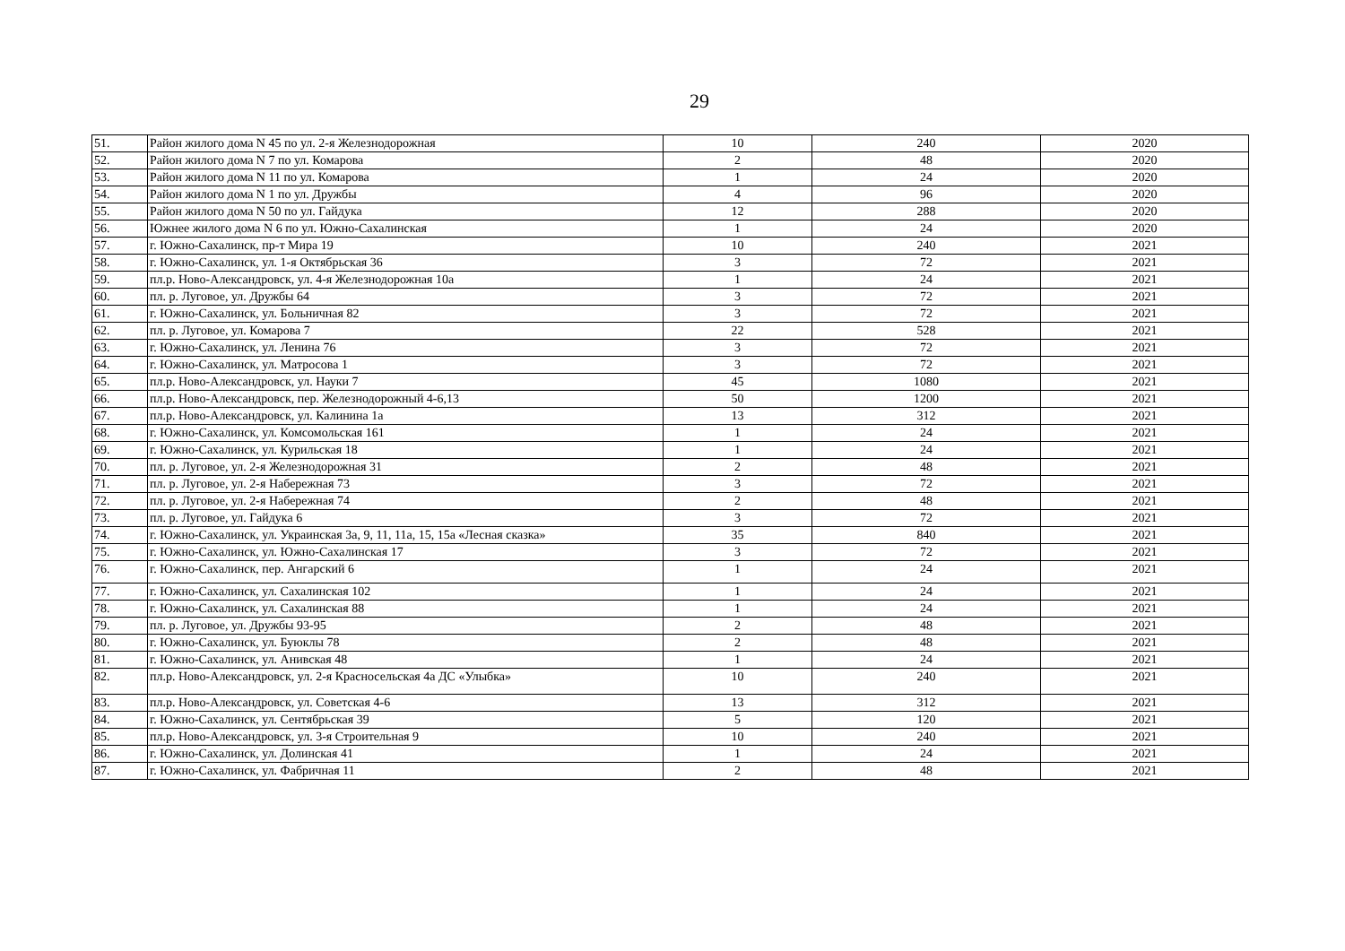29
| 51. | Район жилого дома N 45 по ул. 2-я Железнодорожная | 10 | 240 | 2020 |
| 52. | Район жилого дома N 7 по ул. Комарова | 2 | 48 | 2020 |
| 53. | Район жилого дома N 11 по ул. Комарова | 1 | 24 | 2020 |
| 54. | Район жилого дома N 1 по ул. Дружбы | 4 | 96 | 2020 |
| 55. | Район жилого дома N 50 по ул. Гайдука | 12 | 288 | 2020 |
| 56. | Южнее жилого дома N 6 по ул. Южно-Сахалинская | 1 | 24 | 2020 |
| 57. | г. Южно-Сахалинск, пр-т Мира 19 | 10 | 240 | 2021 |
| 58. | г. Южно-Сахалинск, ул. 1-я Октябрьская 36 | 3 | 72 | 2021 |
| 59. | пл.р. Ново-Александровск, ул. 4-я Железнодорожная 10а | 1 | 24 | 2021 |
| 60. | пл. р. Луговое, ул. Дружбы 64 | 3 | 72 | 2021 |
| 61. | г. Южно-Сахалинск, ул. Больничная 82 | 3 | 72 | 2021 |
| 62. | пл. р. Луговое, ул. Комарова 7 | 22 | 528 | 2021 |
| 63. | г. Южно-Сахалинск, ул. Ленина 76 | 3 | 72 | 2021 |
| 64. | г. Южно-Сахалинск, ул. Матросова 1 | 3 | 72 | 2021 |
| 65. | пл.р. Ново-Александровск, ул. Науки 7 | 45 | 1080 | 2021 |
| 66. | пл.р. Ново-Александровск, пер. Железнодорожный 4-6,13 | 50 | 1200 | 2021 |
| 67. | пл.р. Ново-Александровск, ул. Калинина 1а | 13 | 312 | 2021 |
| 68. | г. Южно-Сахалинск, ул. Комсомольская 161 | 1 | 24 | 2021 |
| 69. | г. Южно-Сахалинск, ул. Курильская 18 | 1 | 24 | 2021 |
| 70. | пл. р. Луговое, ул. 2-я Железнодорожная 31 | 2 | 48 | 2021 |
| 71. | пл. р. Луговое, ул. 2-я Набережная 73 | 3 | 72 | 2021 |
| 72. | пл. р. Луговое, ул. 2-я Набережная 74 | 2 | 48 | 2021 |
| 73. | пл. р. Луговое, ул. Гайдука 6 | 3 | 72 | 2021 |
| 74. | г. Южно-Сахалинск, ул. Украинская 3а, 9, 11, 11а, 15, 15а «Лесная сказка» | 35 | 840 | 2021 |
| 75. | г. Южно-Сахалинск, ул. Южно-Сахалинская 17 | 3 | 72 | 2021 |
| 76. | г. Южно-Сахалинск, пер. Ангарский 6 | 1 | 24 | 2021 |
| 77. | г. Южно-Сахалинск, ул. Сахалинская 102 | 1 | 24 | 2021 |
| 78. | г. Южно-Сахалинск, ул. Сахалинская 88 | 1 | 24 | 2021 |
| 79. | пл. р. Луговое, ул. Дружбы 93-95 | 2 | 48 | 2021 |
| 80. | г. Южно-Сахалинск, ул. Буюклы 78 | 2 | 48 | 2021 |
| 81. | г. Южно-Сахалинск, ул. Анивская 48 | 1 | 24 | 2021 |
| 82. | пл.р. Ново-Александровск, ул. 2-я Красносельская 4а ДС «Улыбка» | 10 | 240 | 2021 |
| 83. | пл.р. Ново-Александровск, ул. Советская 4-6 | 13 | 312 | 2021 |
| 84. | г. Южно-Сахалинск, ул. Сентябрьская 39 | 5 | 120 | 2021 |
| 85. | пл.р. Ново-Александровск, ул. 3-я Строительная 9 | 10 | 240 | 2021 |
| 86. | г. Южно-Сахалинск, ул. Долинская 41 | 1 | 24 | 2021 |
| 87. | г. Южно-Сахалинск, ул. Фабричная 11 | 2 | 48 | 2021 |